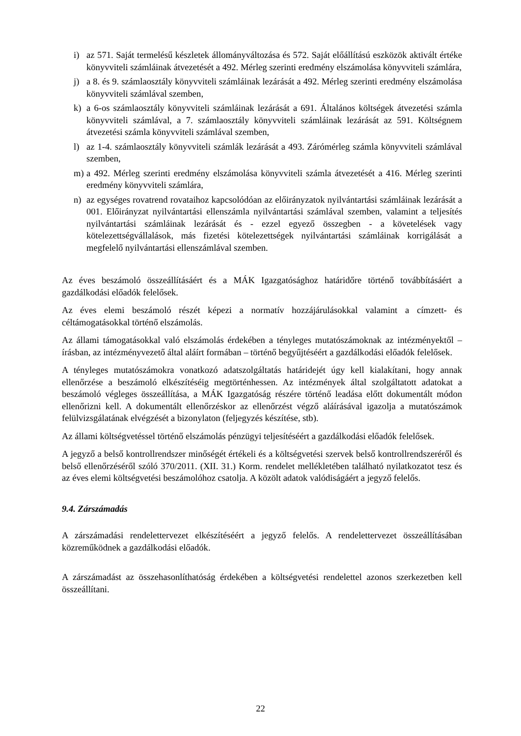i) az 571. Saját termelésű készletek állományváltozása és 572. Saját előállítású eszközök aktivált értéke könyvviteli számláinak átvezetését a 492. Mérleg szerinti eredmény elszámolása könyvviteli számlára,
j) a 8. és 9. számlaosztály könyvviteli számláinak lezárását a 492. Mérleg szerinti eredmény elszámolása könyvviteli számlával szemben,
k) a 6-os számlaosztály könyvviteli számláinak lezárását a 691. Általános költségek átvezetési számla könyvviteli számlával, a 7. számlaosztály könyvviteli számláinak lezárását az 591. Költségnem átvezetési számla könyvviteli számlával szemben,
l) az 1-4. számlaosztály könyvviteli számlák lezárását a 493. Zárómérleg számla könyvviteli számlával szemben,
m) a 492. Mérleg szerinti eredmény elszámolása könyvviteli számla átvezetését a 416. Mérleg szerinti eredmény könyvviteli számlára,
n) az egységes rovatrend rovataihoz kapcsolódóan az előirányzatok nyilvántartási számláinak lezárását a 001. Előirányzat nyilvántartási ellenszámla nyilvántartási számlával szemben, valamint a teljesítés nyilvántartási számláinak lezárását és - ezzel egyező összegben - a követelések vagy kötelezettségvállalások, más fizetési kötelezettségek nyilvántartási számláinak korrigálását a megfelelő nyilvántartási ellenszámlával szemben.
Az éves beszámoló összeállításáért és a MÁK Igazgatósághoz határidőre történő továbbításáért a gazdálkodási előadók felelősek.
Az éves elemi beszámoló részét képezi a normatív hozzájárulásokkal valamint a címzett- és céltámogatásokkal történő elszámolás.
Az állami támogatásokkal való elszámolás érdekében a tényleges mutatószámoknak az intézményektől – írásban, az intézményvezető által aláírt formában – történő begyűjtéséért a gazdálkodási előadók felelősek.
A tényleges mutatószámokra vonatkozó adatszolgáltatás határidejét úgy kell kialakítani, hogy annak ellenőrzése a beszámoló elkészítéséig megtörténhessen. Az intézmények által szolgáltatott adatokat a beszámoló végleges összeállítása, a MÁK Igazgatóság részére történő leadása előtt dokumentált módon ellenőrizni kell. A dokumentált ellenőrzéskor az ellenőrzést végző aláírásával igazolja a mutatószámok felülvizsgálatának elvégzését a bizonylaton (feljegyzés készítése, stb).
Az állami költségvetéssel történő elszámolás pénzügyi teljesítéséért a gazdálkodási előadók felelősek.
A jegyző a belső kontrollrendszer minőségét értékeli és a költségvetési szervek belső kontrollrendszeréről és belső ellenőrzéséről szóló 370/2011. (XII. 31.) Korm. rendelet mellékletében található nyilatkozatot tesz és az éves elemi költségvetési beszámolóhoz csatolja. A közölt adatok valódiságáért a jegyző felelős.
9.4. Zárszámadás
A zárszámadási rendelettervezet elkészítéséért a jegyző felelős. A rendelettervezet összeállításában közreműködnek a gazdálkodási előadók.
A zárszámadást az összehasonlíthatóság érdekében a költségvetési rendelettel azonos szerkezetben kell összeállítani.
22